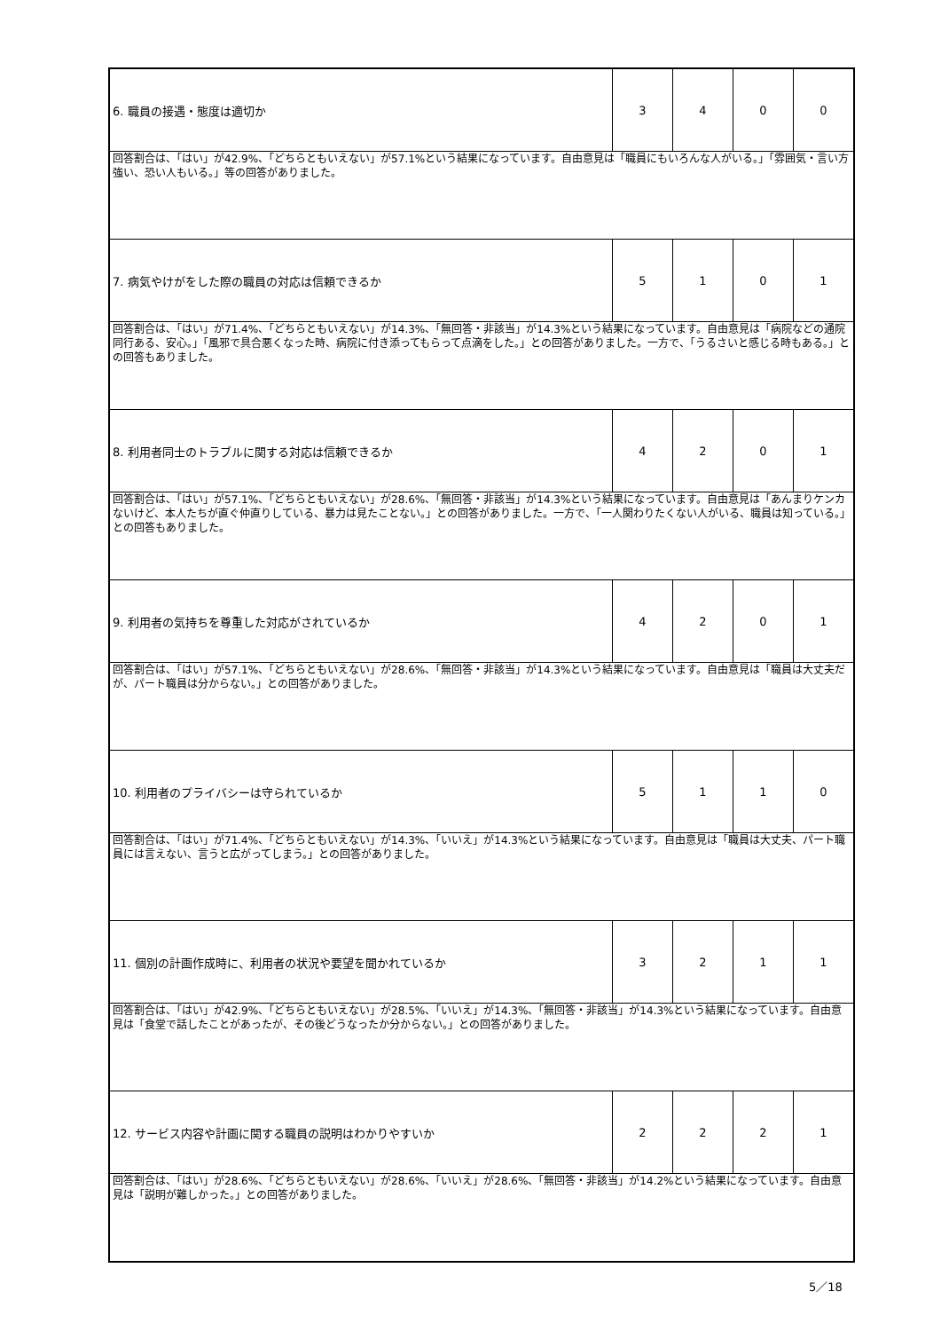| 6. 職員の接遇・態度は適切か | 3 | 4 | 0 | 0 |
| 回答割合は、「はい」が42.9%、「どちらともいえない」が57.1%という結果になっています。自由意見は「職員にもいろんな人がいる。」「雰囲気・言い方強い、恐い人もいる。」等の回答がありました。 | | | | |
| 7. 病気やけがをした際の職員の対応は信頼できるか | 5 | 1 | 0 | 1 |
| 回答割合は、「はい」が71.4%、「どちらともいえない」が14.3%、「無回答・非該当」が14.3%という結果になっています。自由意見は「病院などの通院同行ある、安心。」「風邪で具合悪くなった時、病院に付き添ってもらって点滴をした。」との回答がありました。一方で、「うるさいと感じる時もある。」との回答もありました。 | | | | |
| 8. 利用者同士のトラブルに関する対応は信頼できるか | 4 | 2 | 0 | 1 |
| 回答割合は、「はい」が57.1%、「どちらともいえない」が28.6%、「無回答・非該当」が14.3%という結果になっています。自由意見は「あんまりケンカないけど、本人たちが直ぐ仲直りしている、暴力は見たことない。」との回答がありました。一方で、「一人関わりたくない人がいる、職員は知っている。」との回答もありました。 | | | | |
| 9. 利用者の気持ちを尊重した対応がされているか | 4 | 2 | 0 | 1 |
| 回答割合は、「はい」が57.1%、「どちらともいえない」が28.6%、「無回答・非該当」が14.3%という結果になっています。自由意見は「職員は大丈夫だが、パート職員は分からない。」との回答がありました。 | | | | |
| 10. 利用者のプライバシーは守られているか | 5 | 1 | 1 | 0 |
| 回答割合は、「はい」が71.4%、「どちらともいえない」が14.3%、「いいえ」が14.3%という結果になっています。自由意見は「職員は大丈夫、パート職員には言えない、言うと広がってしまう。」との回答がありました。 | | | | |
| 11. 個別の計画作成時に、利用者の状況や要望を聞かれているか | 3 | 2 | 1 | 1 |
| 回答割合は、「はい」が42.9%、「どちらともいえない」が28.5%、「いいえ」が14.3%、「無回答・非該当」が14.3%という結果になっています。自由意見は「食堂で話したことがあったが、その後どうなったか分からない。」との回答がありました。 | | | | |
| 12. サービス内容や計画に関する職員の説明はわかりやすいか | 2 | 2 | 2 | 1 |
| 回答割合は、「はい」が28.6%、「どちらともいえない」が28.6%、「いいえ」が28.6%、「無回答・非該当」が14.2%という結果になっています。自由意見は「説明が難しかった。」との回答がありました。 | | | | |
5／18